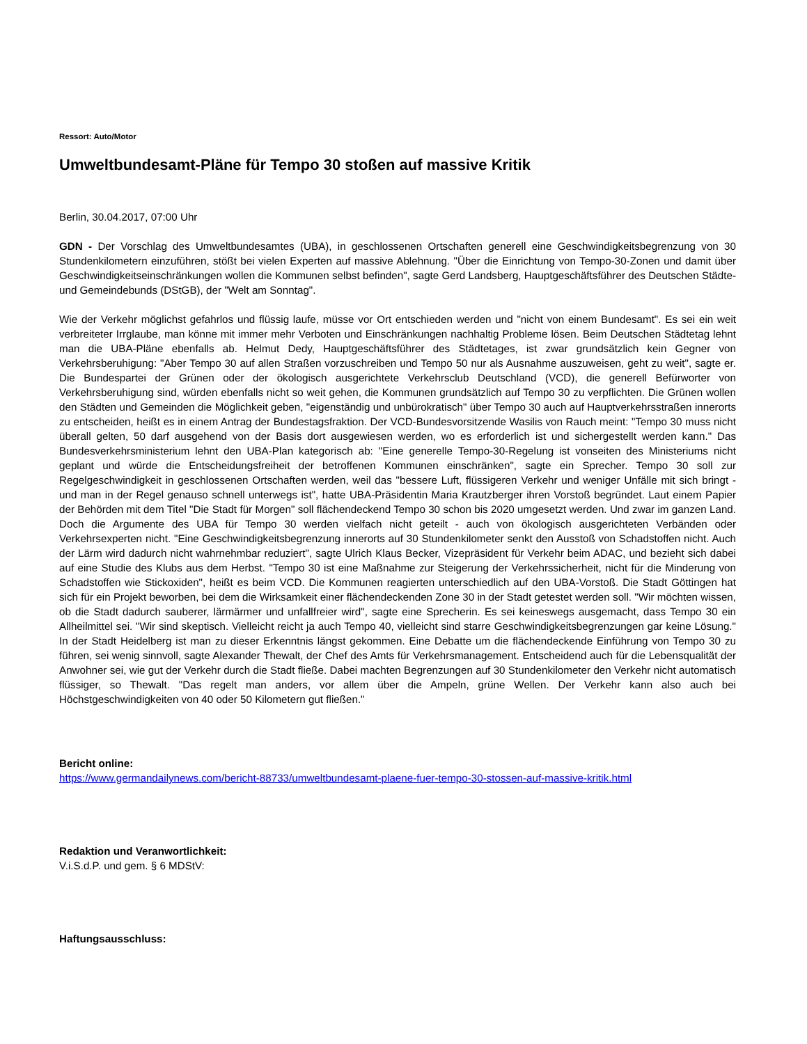Ressort: Auto/Motor
Umweltbundesamt-Pläne für Tempo 30 stoßen auf massive Kritik
Berlin, 30.04.2017, 07:00 Uhr
GDN - Der Vorschlag des Umweltbundesamtes (UBA), in geschlossenen Ortschaften generell eine Geschwindigkeitsbegrenzung von 30 Stundenkilometern einzuführen, stößt bei vielen Experten auf massive Ablehnung. "Über die Einrichtung von Tempo-30-Zonen und damit über Geschwindigkeitseinschränkungen wollen die Kommunen selbst befinden", sagte Gerd Landsberg, Hauptgeschäftsführer des Deutschen Städte- und Gemeindebunds (DStGB), der "Welt am Sonntag".
Wie der Verkehr möglichst gefahrlos und flüssig laufe, müsse vor Ort entschieden werden und "nicht von einem Bundesamt". Es sei ein weit verbreiteter Irrglaube, man könne mit immer mehr Verboten und Einschränkungen nachhaltig Probleme lösen. Beim Deutschen Städtetag lehnt man die UBA-Pläne ebenfalls ab. Helmut Dedy, Hauptgeschäftsführer des Städtetages, ist zwar grundsätzlich kein Gegner von Verkehrsberuhigung: "Aber Tempo 30 auf allen Straßen vorzuschreiben und Tempo 50 nur als Ausnahme auszuweisen, geht zu weit", sagte er. Die Bundespartei der Grünen oder der ökologisch ausgerichtete Verkehrsclub Deutschland (VCD), die generell Befürworter von Verkehrsberuhigung sind, würden ebenfalls nicht so weit gehen, die Kommunen grundsätzlich auf Tempo 30 zu verpflichten. Die Grünen wollen den Städten und Gemeinden die Möglichkeit geben, "eigenständig und unbürokratisch" über Tempo 30 auch auf Hauptverkehrsstraßen innerorts zu entscheiden, heißt es in einem Antrag der Bundestagsfraktion. Der VCD-Bundesvorsitzende Wasilis von Rauch meint: "Tempo 30 muss nicht überall gelten, 50 darf ausgehend von der Basis dort ausgewiesen werden, wo es erforderlich ist und sichergestellt werden kann." Das Bundesverkehrsministerium lehnt den UBA-Plan kategorisch ab: "Eine generelle Tempo-30-Regelung ist vonseiten des Ministeriums nicht geplant und würde die Entscheidungsfreiheit der betroffenen Kommunen einschränken", sagte ein Sprecher. Tempo 30 soll zur Regelgeschwindigkeit in geschlossenen Ortschaften werden, weil das "bessere Luft, flüssigeren Verkehr und weniger Unfälle mit sich bringt - und man in der Regel genauso schnell unterwegs ist", hatte UBA-Präsidentin Maria Krautzberger ihren Vorstoß begründet. Laut einem Papier der Behörden mit dem Titel "Die Stadt für Morgen" soll flächendeckend Tempo 30 schon bis 2020 umgesetzt werden. Und zwar im ganzen Land. Doch die Argumente des UBA für Tempo 30 werden vielfach nicht geteilt - auch von ökologisch ausgerichteten Verbänden oder Verkehrsexperten nicht. "Eine Geschwindigkeitsbegrenzung innerorts auf 30 Stundenkilometer senkt den Ausstoß von Schadstoffen nicht. Auch der Lärm wird dadurch nicht wahrnehmbar reduziert", sagte Ulrich Klaus Becker, Vizepräsident für Verkehr beim ADAC, und bezieht sich dabei auf eine Studie des Klubs aus dem Herbst. "Tempo 30 ist eine Maßnahme zur Steigerung der Verkehrssicherheit, nicht für die Minderung von Schadstoffen wie Stickoxiden", heißt es beim VCD. Die Kommunen reagierten unterschiedlich auf den UBA-Vorstoß. Die Stadt Göttingen hat sich für ein Projekt beworben, bei dem die Wirksamkeit einer flächendeckenden Zone 30 in der Stadt getestet werden soll. "Wir möchten wissen, ob die Stadt dadurch sauberer, lärmärmer und unfallfreier wird", sagte eine Sprecherin. Es sei keineswegs ausgemacht, dass Tempo 30 ein Allheilmittel sei. "Wir sind skeptisch. Vielleicht reicht ja auch Tempo 40, vielleicht sind starre Geschwindigkeitsbegrenzungen gar keine Lösung." In der Stadt Heidelberg ist man zu dieser Erkenntnis längst gekommen. Eine Debatte um die flächendeckende Einführung von Tempo 30 zu führen, sei wenig sinnvoll, sagte Alexander Thewalt, der Chef des Amts für Verkehrsmanagement. Entscheidend auch für die Lebensqualität der Anwohner sei, wie gut der Verkehr durch die Stadt fließe. Dabei machten Begrenzungen auf 30 Stundenkilometer den Verkehr nicht automatisch flüssiger, so Thewalt. "Das regelt man anders, vor allem über die Ampeln, grüne Wellen. Der Verkehr kann also auch bei Höchstgeschwindigkeiten von 40 oder 50 Kilometern gut fließen."
Bericht online:
https://www.germandailynews.com/bericht-88733/umweltbundesamt-plaene-fuer-tempo-30-stossen-auf-massive-kritik.html
Redaktion und Veranwortlichkeit:
V.i.S.d.P. und gem. § 6 MDStV:
Haftungsausschluss: